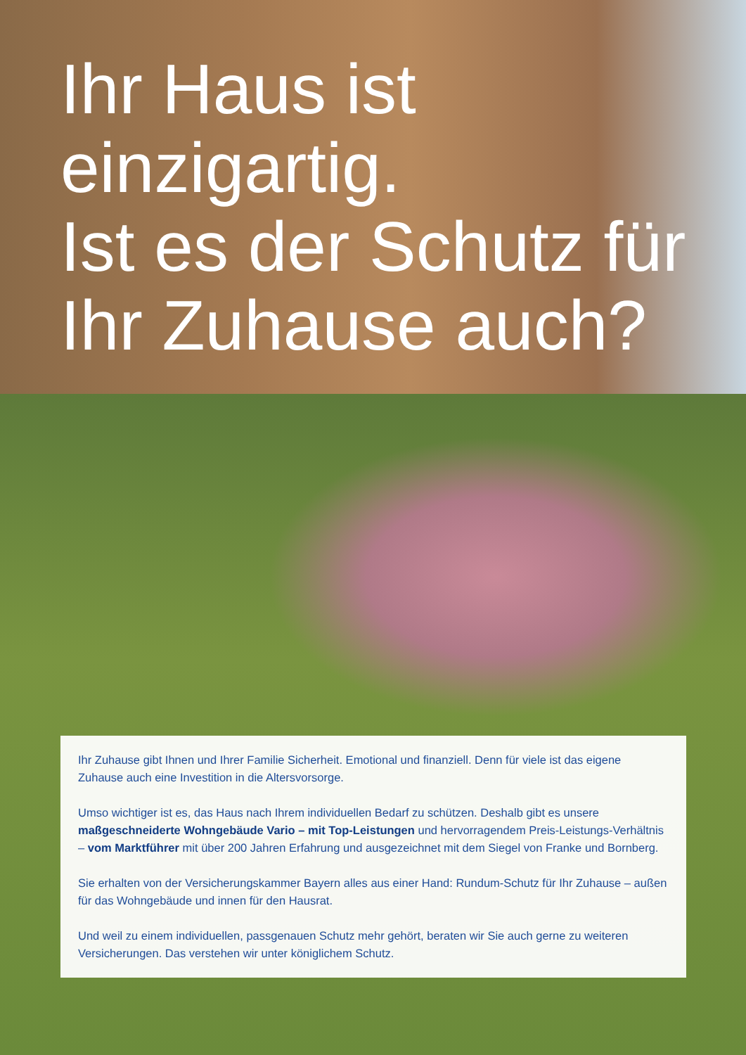Ihr Haus ist einzigartig.
Ist es der Schutz für Ihr Zuhause auch?
Ihr Zuhause gibt Ihnen und Ihrer Familie Sicherheit. Emotional und finanziell. Denn für viele ist das eigene Zuhause auch eine Investition in die Altersvorsorge.
Umso wichtiger ist es, das Haus nach Ihrem individuellen Bedarf zu schützen. Deshalb gibt es unsere maßgeschneiderte Wohngebäude Vario – mit Top-Leistungen und hervorragendem Preis-Leistungs-Verhältnis – vom Marktführer mit über 200 Jahren Erfahrung und ausgezeichnet mit dem Siegel von Franke und Bornberg.
Sie erhalten von der Versicherungskammer Bayern alles aus einer Hand: Rundum-Schutz für Ihr Zuhause – außen für das Wohngebäude und innen für den Hausrat.
Und weil zu einem individuellen, passgenauen Schutz mehr gehört, beraten wir Sie auch gerne zu weiteren Versicherungen. Das verstehen wir unter königlichem Schutz.